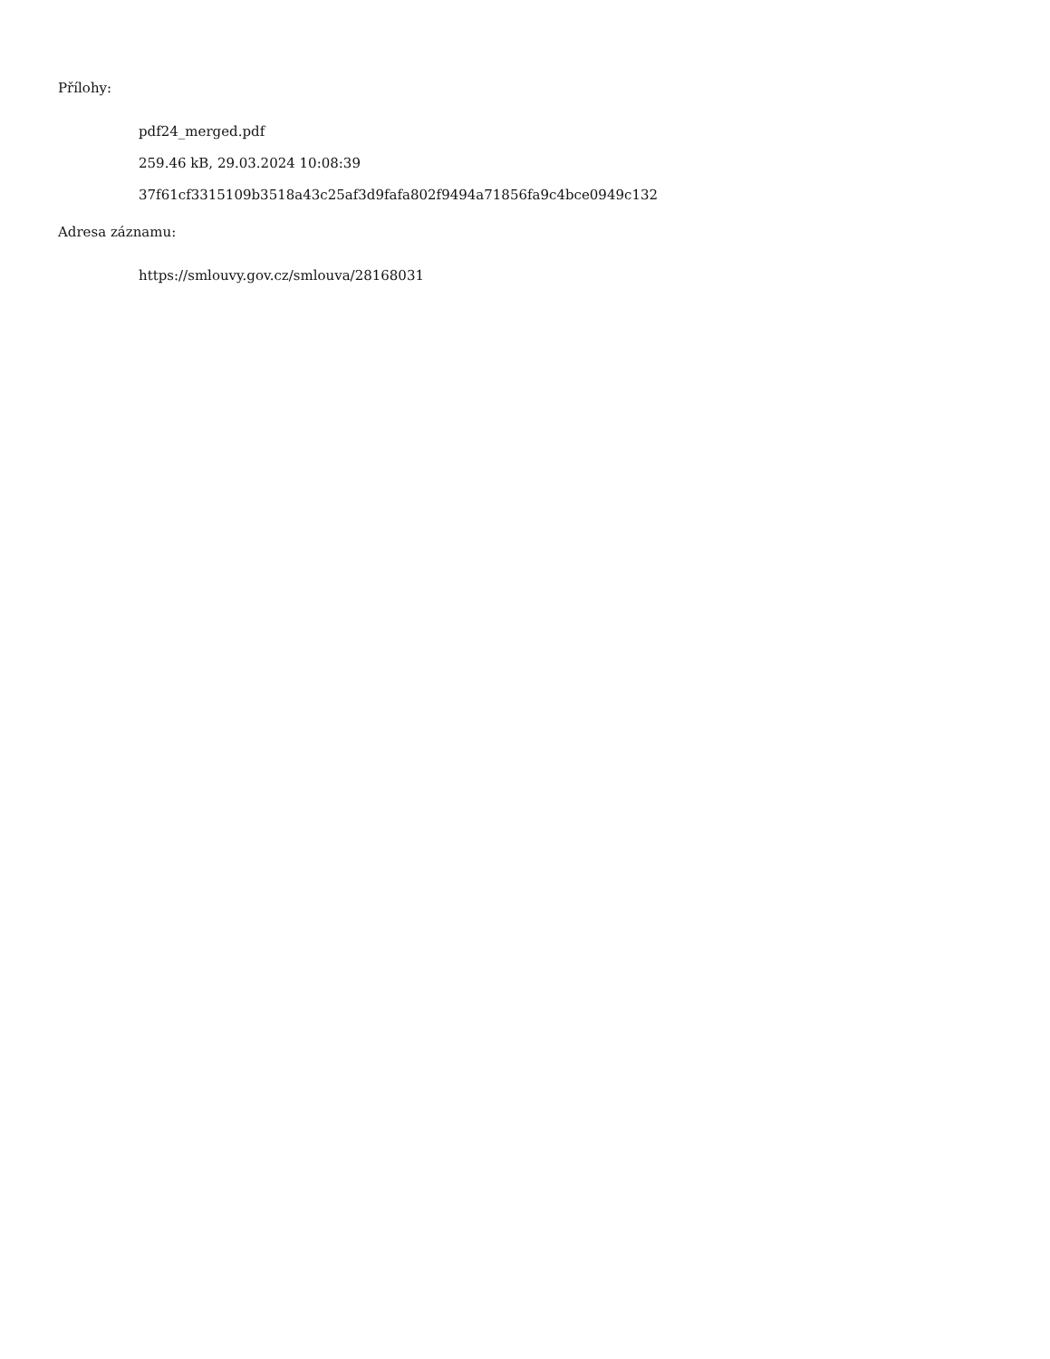Přílohy:
pdf24_merged.pdf
259.46 kB, 29.03.2024 10:08:39
37f61cf3315109b3518a43c25af3d9fafa802f9494a71856fa9c4bce0949c132
Adresa záznamu:
https://smlouvy.gov.cz/smlouva/28168031